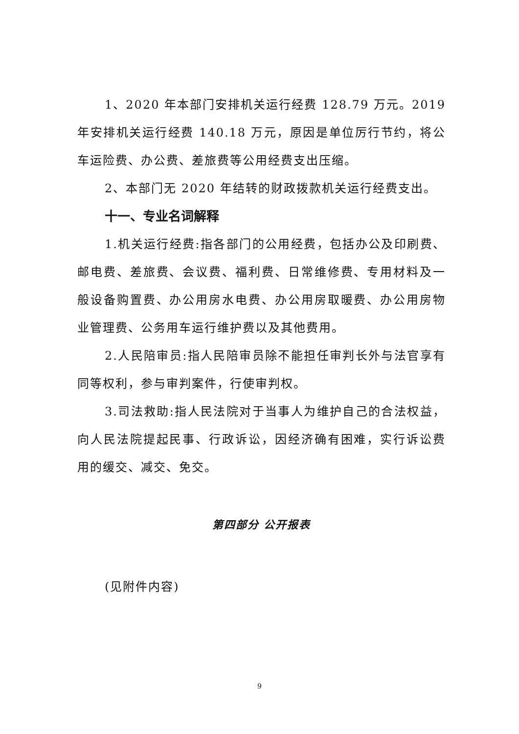1、2020 年本部门安排机关运行经费 128.79 万元。2019 年安排机关运行经费 140.18 万元，原因是单位厉行节约，将公车运险费、办公费、差旅费等公用经费支出压缩。
2、本部门无 2020 年结转的财政拨款机关运行经费支出。
十一、专业名词解释
1.机关运行经费:指各部门的公用经费，包括办公及印刷费、邮电费、差旅费、会议费、福利费、日常维修费、专用材料及一般设备购置费、办公用房水电费、办公用房取暖费、办公用房物业管理费、公务用车运行维护费以及其他费用。
2.人民陪审员:指人民陪审员除不能担任审判长外与法官享有同等权利，参与审判案件，行使审判权。
3.司法救助:指人民法院对于当事人为维护自己的合法权益，向人民法院提起民事、行政诉讼，因经济确有困难，实行诉讼费用的缓交、减交、免交。
第四部分 公开报表
(见附件内容)
9